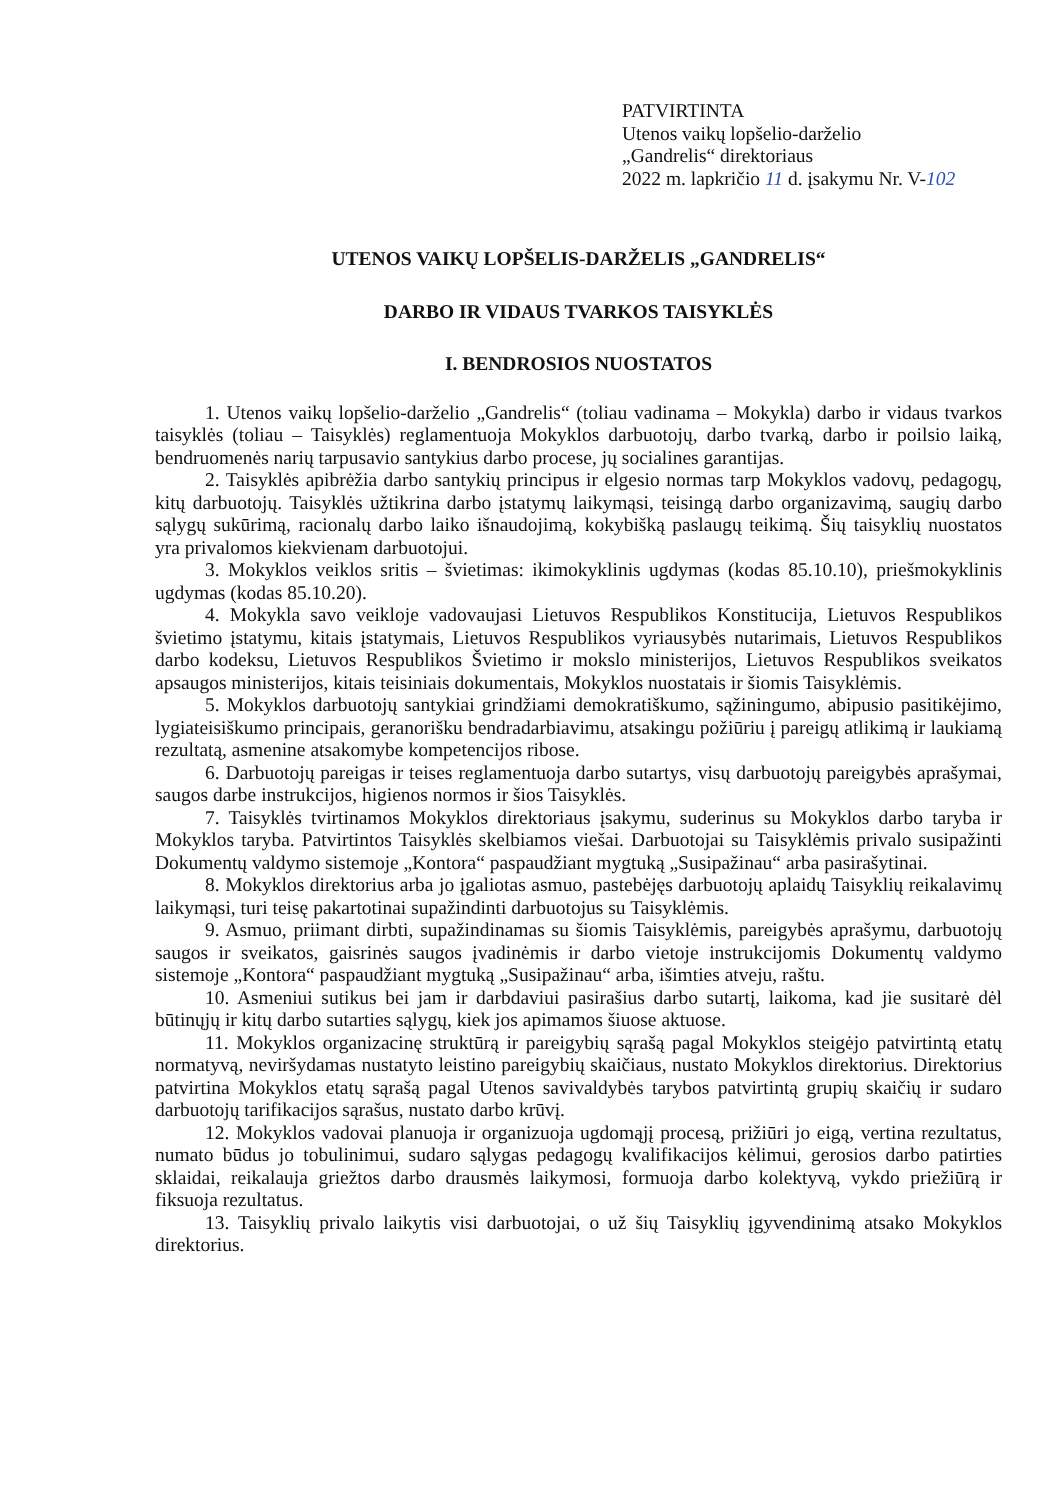PATVIRTINTA
Utenos vaikų lopšelio-darželio
„Gandrelis“ direktoriaus
2022 m. lapkričio 11 d. įsakymu Nr. V-102
UTENOS VAIKŲ LOPŠELIS-DARŽELIS „GANDRELIS“
DARBO IR VIDAUS TVARKOS TAISYKLĖS
I. BENDROSIOS NUOSTATOS
1. Utenos vaikų lopšelio-darželio „Gandrelis“ (toliau vadinama – Mokykla) darbo ir vidaus tvarkos taisyklės (toliau – Taisyklės) reglamentuoja Mokyklos darbuotojų, darbo tvarką, darbo ir poilsio laiką, bendruomenės narių tarpusavio santykius darbo procese, jų socialines garantijas.
2. Taisyklės apibrėžia darbo santykių principus ir elgesio normas tarp Mokyklos vadovų, pedagogų, kitų darbuotojų. Taisyklės užtikrina darbo įstatymų laikymąsi, teisingą darbo organizavimą, saugių darbo sąlygų sukūrimą, racionalų darbo laiko išnaudojimą, kokybišką paslaugų teikimą. Šių taisyklių nuostatos yra privalomos kiekvienam darbuotojui.
3. Mokyklos veiklos sritis – švietimas: ikimokyklinis ugdymas (kodas 85.10.10), priešmokyklinis ugdymas (kodas 85.10.20).
4. Mokykla savo veikloje vadovaujasi Lietuvos Respublikos Konstitucija, Lietuvos Respublikos švietimo įstatymu, kitais įstatymais, Lietuvos Respublikos vyriausybės nutarimais, Lietuvos Respublikos darbo kodeksu, Lietuvos Respublikos Švietimo ir mokslo ministerijos, Lietuvos Respublikos sveikatos apsaugos ministerijos, kitais teisiniais dokumentais, Mokyklos nuostatais ir šiomis Taisyklėmis.
5. Mokyklos darbuotojų santykiai grindžiami demokratiškumo, sąžiningumo, abipusio pasitikėjimo, lygiateisiškumo principais, geranorišku bendradarbiavimu, atsakingu požiūriu į pareigų atlikimą ir laukiamą rezultatą, asmenine atsakomybe kompetencijos ribose.
6. Darbuotojų pareigas ir teises reglamentuoja darbo sutartys, visų darbuotojų pareigybės aprašymai, saugos darbe instrukcijos, higienos normos ir šios Taisyklės.
7. Taisyklės tvirtinamos Mokyklos direktoriaus įsakymu, suderinus su Mokyklos darbo taryba ir Mokyklos taryba. Patvirtintos Taisyklės skelbiamos viešai. Darbuotojai su Taisyklėmis privalo susipažinti Dokumentų valdymo sistemoje „Kontora“ paspaudžiant mygtuką „Susipažinau“ arba pasirašytinai.
8. Mokyklos direktorius arba jo įgaliotas asmuo, pastebėjęs darbuotojų aplaidų Taisyklių reikalavimų laikymąsi, turi teisę pakartotinai supažindinti darbuotojus su Taisyklėmis.
9. Asmuo, priimant dirbti, supažindinamas su šiomis Taisyklėmis, pareigybės aprašymu, darbuotojų saugos ir sveikatos, gaisrinės saugos įvadinėmis ir darbo vietoje instrukcijomis Dokumentų valdymo sistemoje „Kontora“ paspaudžiant mygtuką „Susipažinau“ arba, išimties atveju, raštu.
10. Asmeniui sutikus bei jam ir darbdaviui pasirašius darbo sutartį, laikoma, kad jie susitarė dėl būtinųjų ir kitų darbo sutarties sąlygų, kiek jos apimamos šiuose aktuose.
11. Mokyklos organizacinę struktūrą ir pareigybių sąrašą pagal Mokyklos steigėjo patvirtintą etatų normatyvą, neviršydamas nustatyto leistino pareigybių skaičiaus, nustato Mokyklos direktorius. Direktorius patvirtina Mokyklos etatų sąrašą pagal Utenos savivaldybės tarybos patvirtintą grupių skaičių ir sudaro darbuotojų tarifikacijos sąrašus, nustato darbo krūvį.
12. Mokyklos vadovai planuoja ir organizuoja ugdomąjį procesą, prižiūri jo eigą, vertina rezultatus, numato būdus jo tobulinimui, sudaro sąlygas pedagogų kvalifikacijos kėlimui, gerosios darbo patirties sklaidai, reikalauja griežtos darbo drausmės laikymosi, formuoja darbo kolektyvą, vykdo priežiūrą ir fiksuoja rezultatus.
13. Taisyklių privalo laikytis visi darbuotojai, o už šių Taisyklių įgyvendinimą atsako Mokyklos direktorius.